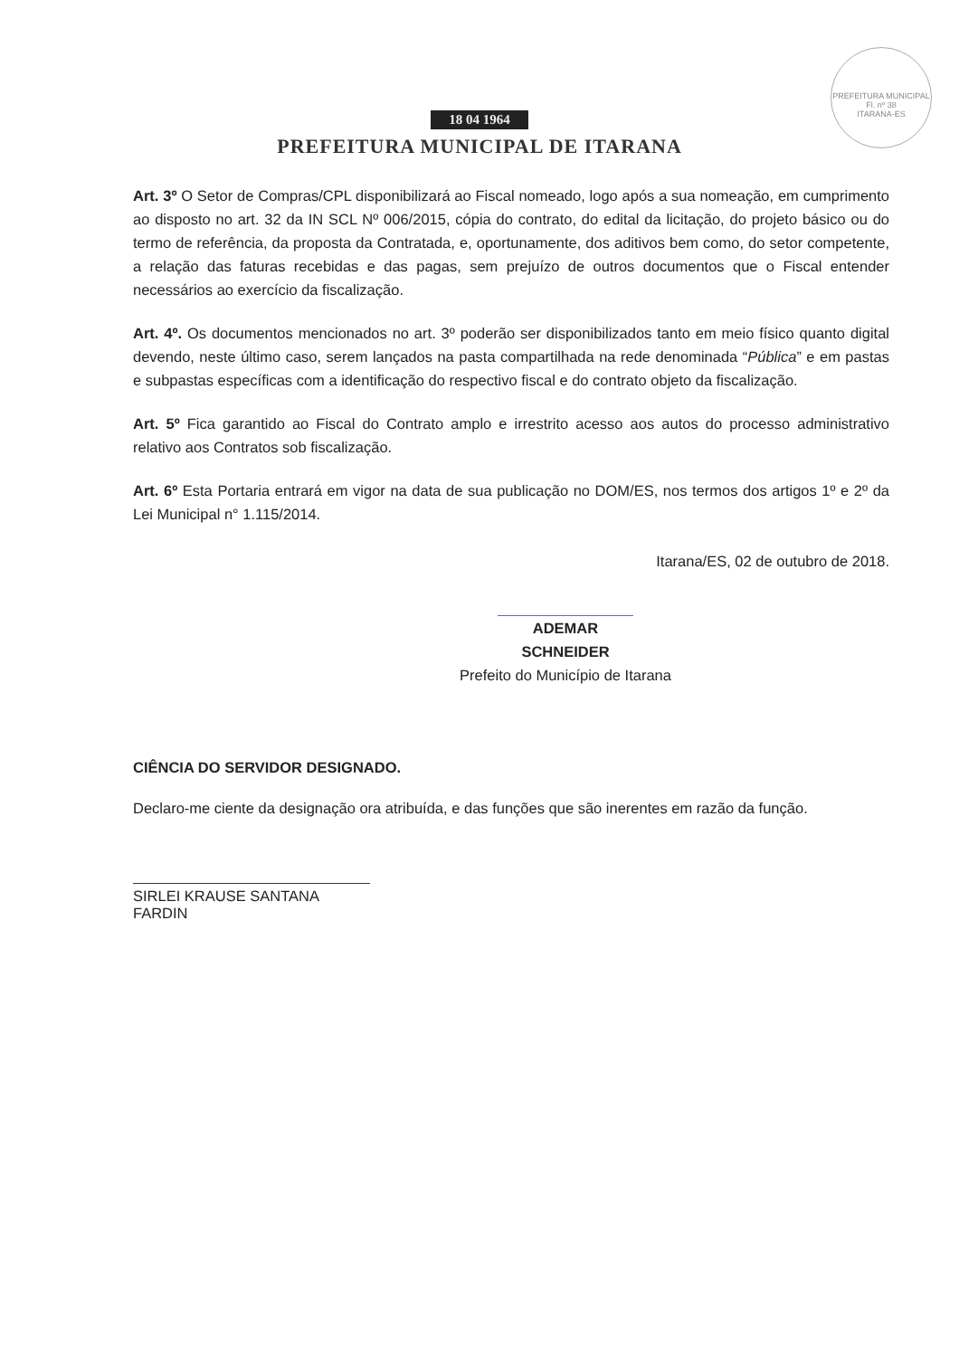PREFEITURA MUNICIPAL
Fl. nº 38
ITARANA-ES
18 04 1964
PREFEITURA MUNICIPAL DE ITARANA
Art. 3º O Setor de Compras/CPL disponibilizará ao Fiscal nomeado, logo após a sua nomeação, em cumprimento ao disposto no art. 32 da IN SCL Nº 006/2015, cópia do contrato, do edital da licitação, do projeto básico ou do termo de referência, da proposta da Contratada, e, oportunamente, dos aditivos bem como, do setor competente, a relação das faturas recebidas e das pagas, sem prejuízo de outros documentos que o Fiscal entender necessários ao exercício da fiscalização.
Art. 4º. Os documentos mencionados no art. 3º poderão ser disponibilizados tanto em meio físico quanto digital devendo, neste último caso, serem lançados na pasta compartilhada na rede denominada “Pública” e em pastas e subpastas específicas com a identificação do respectivo fiscal e do contrato objeto da fiscalização.
Art. 5º Fica garantido ao Fiscal do Contrato amplo e irrestrito acesso aos autos do processo administrativo relativo aos Contratos sob fiscalização.
Art. 6º Esta Portaria entrará em vigor na data de sua publicação no DOM/ES, nos termos dos artigos 1º e 2º da Lei Municipal n° 1.115/2014.
Itarana/ES, 02 de outubro de 2018.
ADEMAR SCHNEIDER
Prefeito do Município de Itarana
CIÊNCIA DO SERVIDOR DESIGNADO.
Declaro-me ciente da designação ora atribuída, e das funções que são inerentes em razão da função.
SIRLEI KRAUSE SANTANA FARDIN